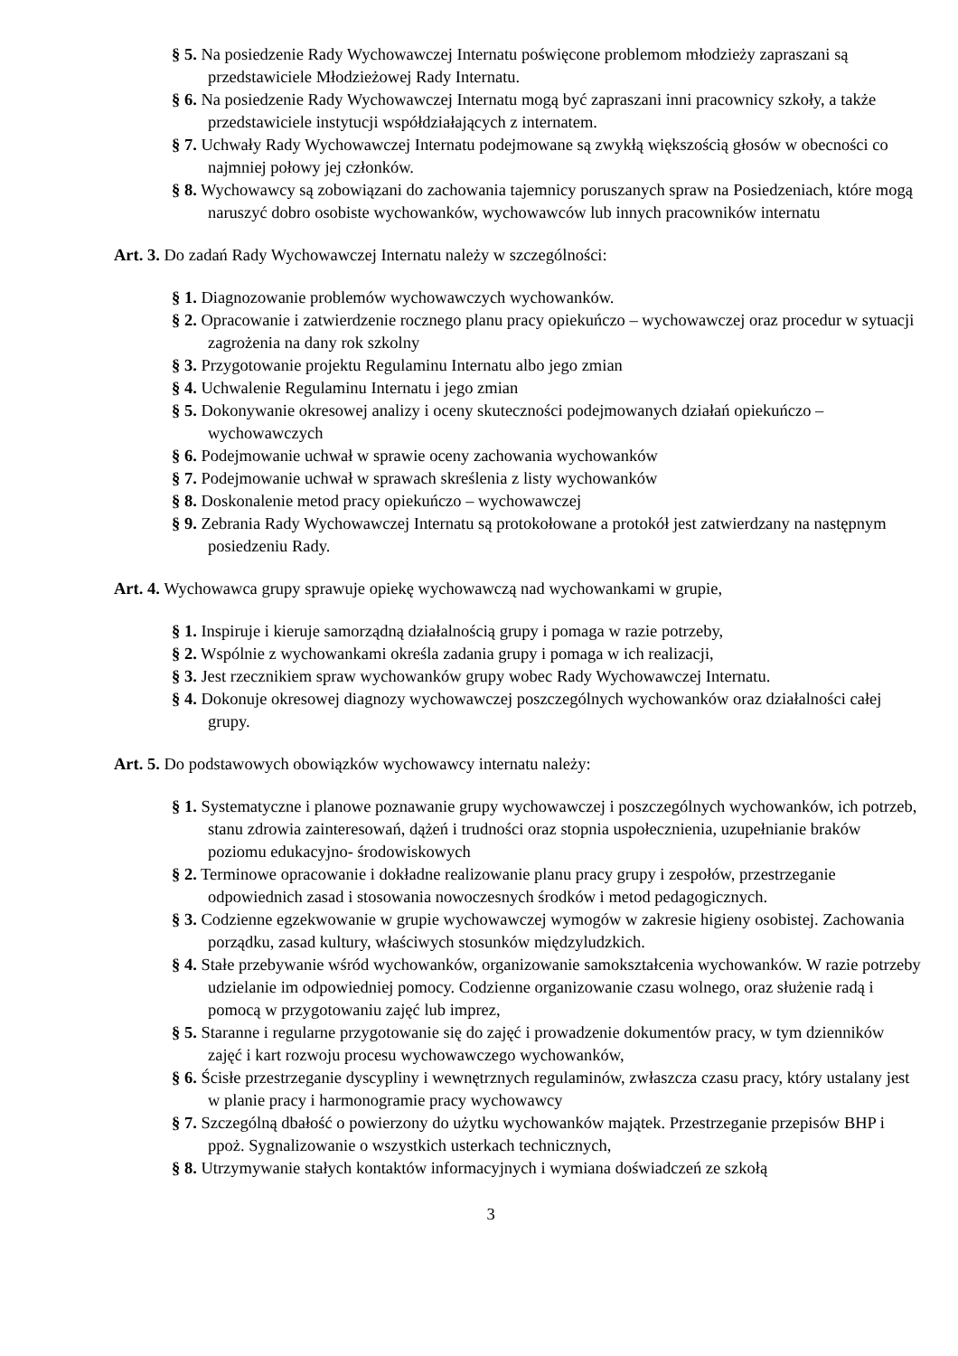§ 5. Na posiedzenie Rady Wychowawczej Internatu poświęcone problemom młodzieży zapraszani są przedstawiciele Młodzieżowej Rady Internatu.
§ 6. Na posiedzenie Rady Wychowawczej Internatu mogą być zapraszani inni pracownicy szkoły, a także przedstawiciele instytucji współdziałających z internatem.
§ 7. Uchwały Rady Wychowawczej Internatu podejmowane są zwykłą większością głosów w obecności co najmniej połowy jej członków.
§ 8. Wychowawcy są zobowiązani do zachowania tajemnicy poruszanych spraw na Posiedzeniach, które mogą naruszyć dobro osobiste wychowanków, wychowawców lub innych pracowników internatu
Art. 3. Do zadań Rady Wychowawczej Internatu należy w szczególności:
§ 1. Diagnozowanie problemów wychowawczych wychowanków.
§ 2. Opracowanie i zatwierdzenie rocznego planu pracy opiekuńczo – wychowawczej oraz procedur w sytuacji zagrożenia na dany rok szkolny
§ 3. Przygotowanie projektu Regulaminu Internatu albo jego zmian
§ 4. Uchwalenie Regulaminu Internatu i jego zmian
§ 5. Dokonywanie okresowej analizy i oceny skuteczności podejmowanych działań opiekuńczo – wychowawczych
§ 6. Podejmowanie uchwał w sprawie oceny zachowania wychowanków
§ 7. Podejmowanie uchwał w sprawach skreślenia z listy wychowanków
§ 8. Doskonalenie metod pracy opiekuńczo – wychowawczej
§ 9. Zebrania Rady Wychowawczej Internatu są protokołowane a protokół jest zatwierdzany na następnym posiedzeniu Rady.
Art. 4. Wychowawca grupy sprawuje opiekę wychowawczą nad wychowankami w grupie,
§ 1. Inspiruje i kieruje samorządną działalnością grupy i pomaga w razie potrzeby,
§ 2. Wspólnie z wychowankami określa zadania grupy i pomaga w ich realizacji,
§ 3. Jest rzecznikiem spraw wychowanków grupy wobec Rady Wychowawczej Internatu.
§ 4. Dokonuje okresowej diagnozy wychowawczej poszczególnych wychowanków oraz działalności całej grupy.
Art. 5. Do podstawowych obowiązków wychowawcy internatu należy:
§ 1. Systematyczne i planowe poznawanie grupy wychowawczej i poszczególnych wychowanków, ich potrzeb, stanu zdrowia zainteresowań, dążeń i trudności oraz stopnia uspołecznienia, uzupełnianie braków poziomu edukacyjno- środowiskowych
§ 2. Terminowe opracowanie i dokładne realizowanie planu pracy grupy i zespołów, przestrzeganie odpowiednich zasad i stosowania nowoczesnych środków i metod pedagogicznych.
§ 3. Codzienne egzekwowanie w grupie wychowawczej wymogów w zakresie higieny osobistej. Zachowania porządku, zasad kultury, właściwych stosunków międzyludzkich.
§ 4. Stałe przebywanie wśród wychowanków, organizowanie samokształcenia wychowanków. W razie potrzeby udzielanie im odpowiedniej pomocy. Codzienne organizowanie czasu wolnego, oraz służenie radą i pomocą w przygotowaniu zajęć lub imprez,
§ 5. Staranne i regularne przygotowanie się do zajęć i prowadzenie dokumentów pracy, w tym dzienników zajęć i kart rozwoju procesu wychowawczego wychowanków,
§ 6. Ścisłe przestrzeganie dyscypliny i wewnętrznych regulaminów, zwłaszcza czasu pracy, który ustalany jest w planie pracy i harmonogramie pracy wychowawcy
§ 7. Szczególną dbałość o powierzony do użytku wychowanków majątek. Przestrzeganie przepisów BHP i ppoż. Sygnalizowanie o wszystkich usterkach technicznych,
§ 8. Utrzymywanie stałych kontaktów informacyjnych i wymiana doświadczeń ze szkołą
3